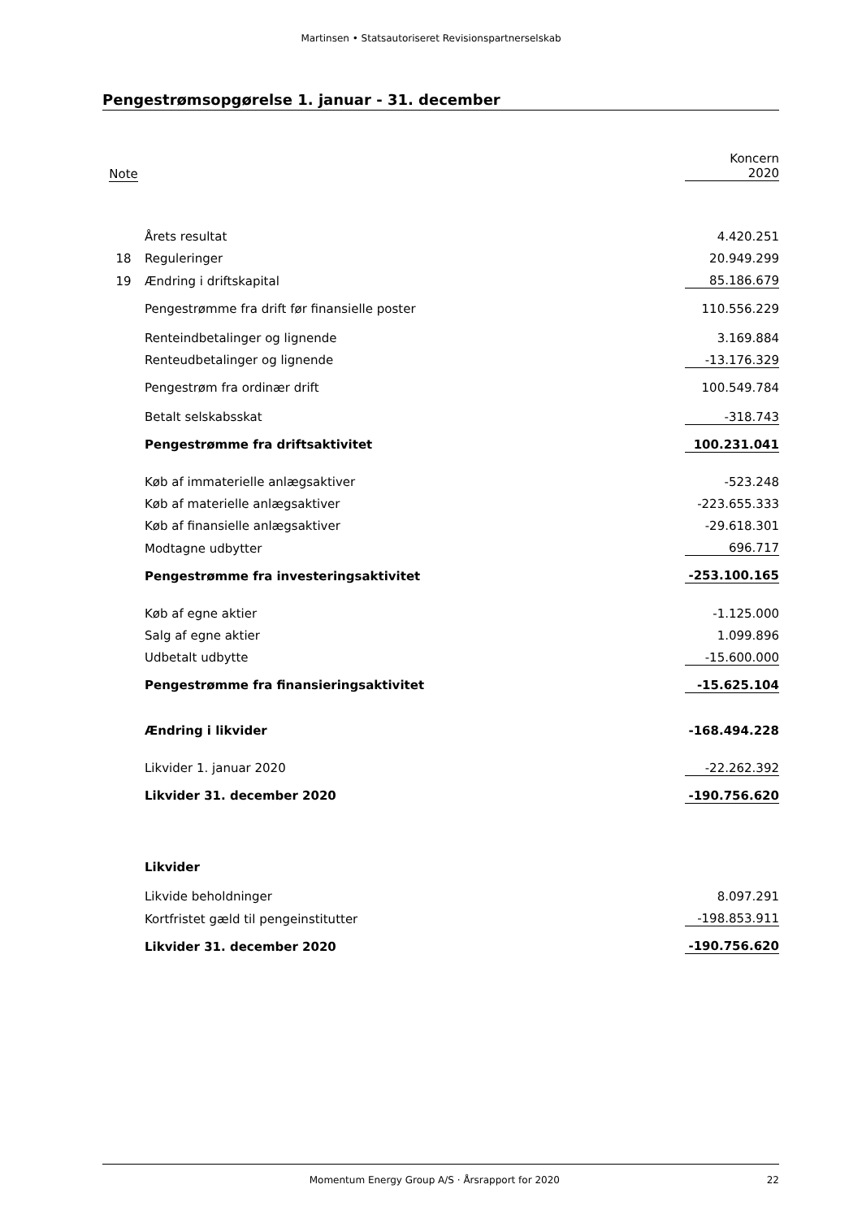Martinsen • Statsautoriseret Revisionspartnerselskab
Pengestrømsopgørelse 1. januar - 31. december
| Note | | Koncern 2020 |
| | Årets resultat | 4.420.251 |
| 18 | Reguleringer | 20.949.299 |
| 19 | Ændring i driftskapital | 85.186.679 |
| | Pengestrømme fra drift før finansielle poster | 110.556.229 |
| | Renteindbetalinger og lignende | 3.169.884 |
| | Renteudbetalinger og lignende | -13.176.329 |
| | Pengestrøm fra ordinær drift | 100.549.784 |
| | Betalt selskabsskat | -318.743 |
| | Pengestrømme fra driftsaktivitet | 100.231.041 |
| | Køb af immaterielle anlægsaktiver | -523.248 |
| | Køb af materielle anlægsaktiver | -223.655.333 |
| | Køb af finansielle anlægsaktiver | -29.618.301 |
| | Modtagne udbytter | 696.717 |
| | Pengestrømme fra investeringsaktivitet | -253.100.165 |
| | Køb af egne aktier | -1.125.000 |
| | Salg af egne aktier | 1.099.896 |
| | Udbetalt udbytte | -15.600.000 |
| | Pengestrømme fra finansieringsaktivitet | -15.625.104 |
| | Ændring i likvider | -168.494.228 |
| | Likvider 1. januar 2020 | -22.262.392 |
| | Likvider 31. december 2020 | -190.756.620 |
| | Likvider | |
| | Likvide beholdninger | 8.097.291 |
| | Kortfristet gæld til pengeinstitutter | -198.853.911 |
| | Likvider 31. december 2020 | -190.756.620 |
Momentum Energy Group A/S · Årsrapport for 2020 22